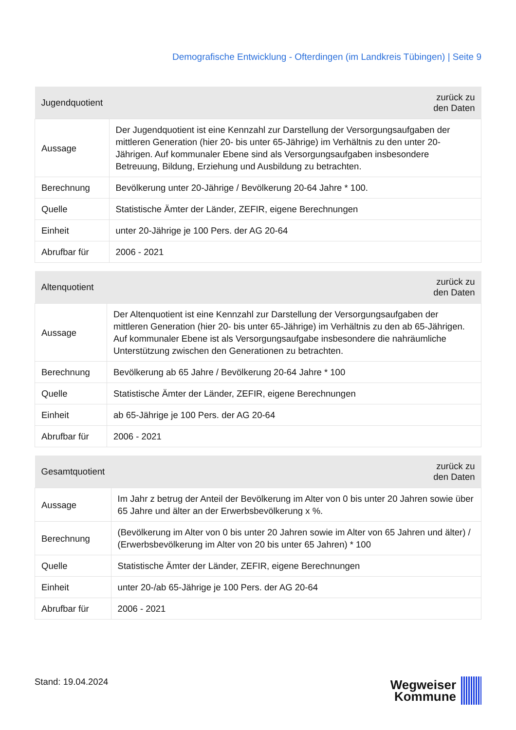Demografische Entwicklung - Ofterdingen (im Landkreis Tübingen) | Seite 9
| Jugendquotient | zurück zu den Daten |
| --- | --- |
| Aussage | Der Jugendquotient ist eine Kennzahl zur Darstellung der Versorgungsaufgaben der mittleren Generation (hier 20- bis unter 65-Jährige) im Verhältnis zu den unter 20-Jährigen. Auf kommunaler Ebene sind als Versorgungsaufgaben insbesondere Betreuung, Bildung, Erziehung und Ausbildung zu betrachten. |
| Berechnung | Bevölkerung unter 20-Jährige / Bevölkerung 20-64 Jahre * 100. |
| Quelle | Statistische Ämter der Länder, ZEFIR, eigene Berechnungen |
| Einheit | unter 20-Jährige je 100 Pers. der AG 20-64 |
| Abrufbar für | 2006 - 2021 |
| Altenquotient | zurück zu den Daten |
| --- | --- |
| Aussage | Der Altenquotient ist eine Kennzahl zur Darstellung der Versorgungsaufgaben der mittleren Generation (hier 20- bis unter 65-Jährige) im Verhältnis zu den ab 65-Jährigen. Auf kommunaler Ebene ist als Versorgungsaufgabe insbesondere die nahräumliche Unterstützung zwischen den Generationen zu betrachten. |
| Berechnung | Bevölkerung ab 65 Jahre / Bevölkerung 20-64 Jahre * 100 |
| Quelle | Statistische Ämter der Länder, ZEFIR, eigene Berechnungen |
| Einheit | ab 65-Jährige je 100 Pers. der AG 20-64 |
| Abrufbar für | 2006 - 2021 |
| Gesamtquotient | zurück zu den Daten |
| --- | --- |
| Aussage | Im Jahr z betrug der Anteil der Bevölkerung im Alter von 0 bis unter 20 Jahren sowie über 65 Jahre und älter an der Erwerbsbevölkerung x %. |
| Berechnung | (Bevölkerung im Alter von 0 bis unter 20 Jahren sowie im Alter von 65 Jahren und älter) / (Erwerbsbevölkerung im Alter von 20 bis unter 65 Jahren) * 100 |
| Quelle | Statistische Ämter der Länder, ZEFIR, eigene Berechnungen |
| Einheit | unter 20-/ab 65-Jährige je 100 Pers. der AG 20-64 |
| Abrufbar für | 2006 - 2021 |
Stand: 19.04.2024
Wegweiser
Kommune